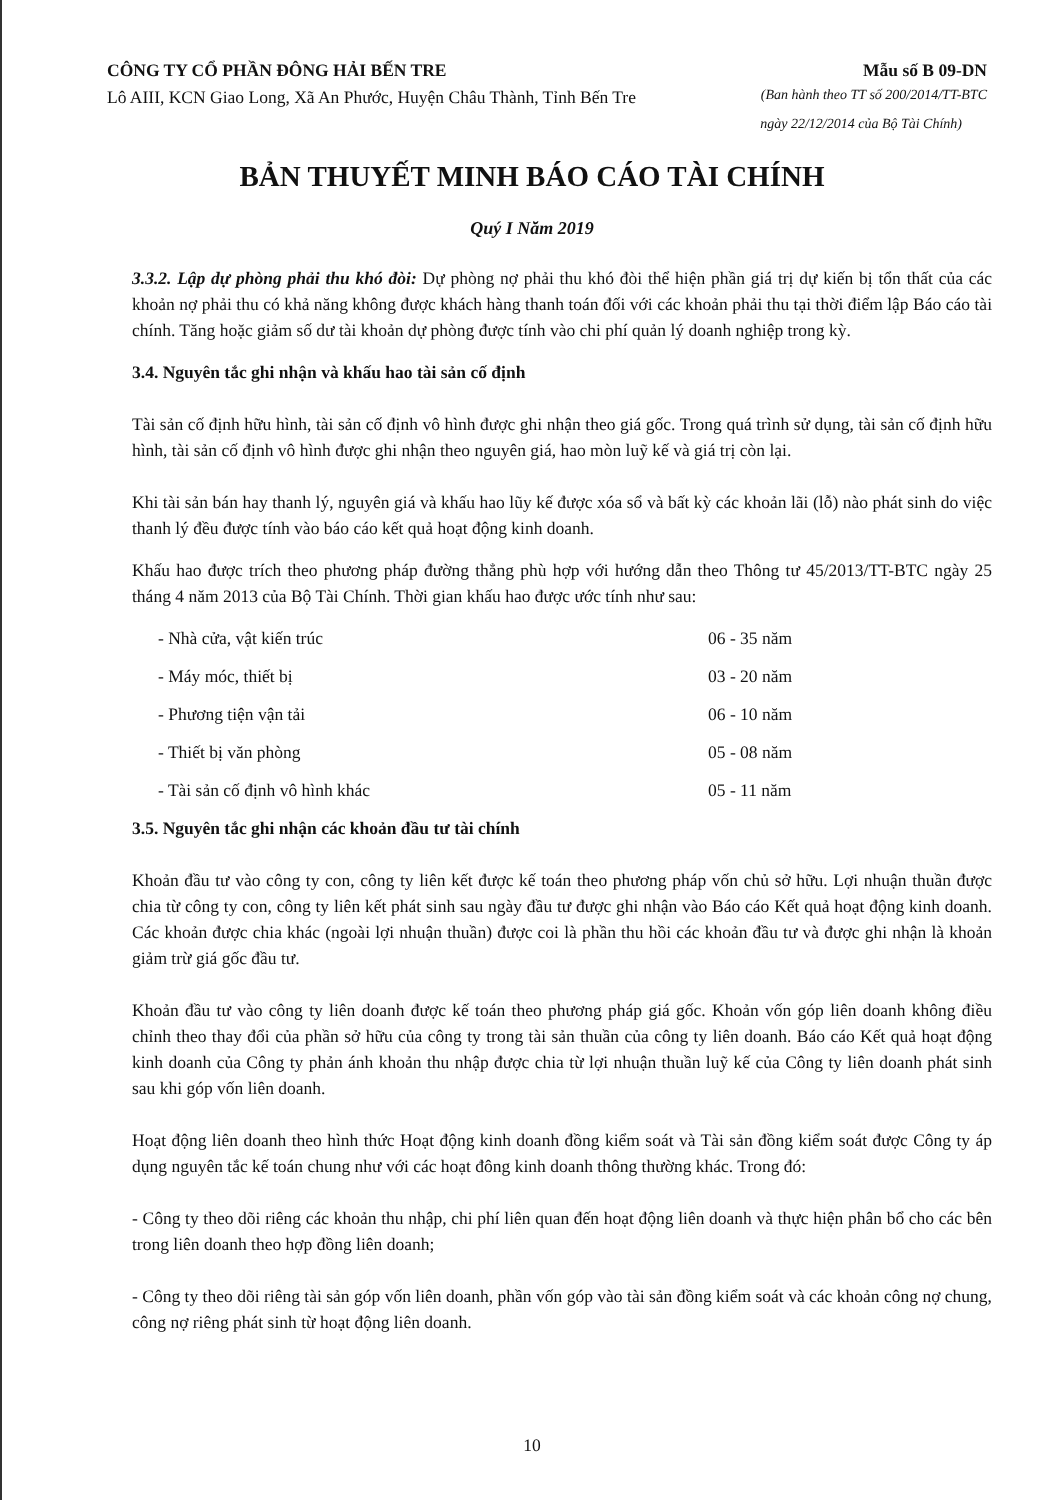CÔNG TY CỔ PHẦN ĐÔNG HẢI BẾN TRE Mẫu số B 09-DN
Lô AIII, KCN Giao Long, Xã An Phước, Huyện Châu Thành, Tỉnh Bến Tre (Ban hành theo TT số 200/2014/TT-BTC
ngày 22/12/2014 của Bộ Tài Chính)
BẢN THUYẾT MINH BÁO CÁO TÀI CHÍNH
Quý I Năm 2019
3.3.2. Lập dự phòng phải thu khó đòi: Dự phòng nợ phải thu khó đòi thể hiện phần giá trị dự kiến bị tổn thất của các khoản nợ phải thu có khả năng không được khách hàng thanh toán đối với các khoản phải thu tại thời điểm lập Báo cáo tài chính. Tăng hoặc giảm số dư tài khoản dự phòng được tính vào chi phí quản lý doanh nghiệp trong kỳ.
3.4. Nguyên tắc ghi nhận và khấu hao tài sản cố định
Tài sản cố định hữu hình, tài sản cố định vô hình được ghi nhận theo giá gốc. Trong quá trình sử dụng, tài sản cố định hữu hình, tài sản cố định vô hình được ghi nhận theo nguyên giá, hao mòn luỹ kế và giá trị còn lại.
Khi tài sản bán hay thanh lý, nguyên giá và khấu hao lũy kế được xóa sổ và bất kỳ các khoản lãi (lỗ) nào phát sinh do việc thanh lý đều được tính vào báo cáo kết quả hoạt động kinh doanh.
Khấu hao được trích theo phương pháp đường thẳng phù hợp với hướng dẫn theo Thông tư 45/2013/TT-BTC ngày 25 tháng 4 năm 2013 của Bộ Tài Chính. Thời gian khấu hao được ước tính như sau:
| - Nhà cửa, vật kiến trúc | 06 - 35 năm |
| - Máy móc, thiết bị | 03 - 20 năm |
| - Phương tiện vận tải | 06 - 10 năm |
| - Thiết bị văn phòng | 05 - 08 năm |
| - Tài sản cố định vô hình khác | 05 - 11 năm |
3.5. Nguyên tắc ghi nhận các khoản đầu tư tài chính
Khoản đầu tư vào công ty con, công ty liên kết được kế toán theo phương pháp vốn chủ sở hữu. Lợi nhuận thuần được chia từ công ty con, công ty liên kết phát sinh sau ngày đầu tư được ghi nhận vào Báo cáo Kết quả hoạt động kinh doanh. Các khoản được chia khác (ngoài lợi nhuận thuần) được coi là phần thu hồi các khoản đầu tư và được ghi nhận là khoản giảm trừ giá gốc đầu tư.
Khoản đầu tư vào công ty liên doanh được kế toán theo phương pháp giá gốc. Khoản vốn góp liên doanh không điều chỉnh theo thay đổi của phần sở hữu của công ty trong tài sản thuần của công ty liên doanh. Báo cáo Kết quả hoạt động kinh doanh của Công ty phản ánh khoản thu nhập được chia từ lợi nhuận thuần luỹ kế của Công ty liên doanh phát sinh sau khi góp vốn liên doanh.
Hoạt động liên doanh theo hình thức Hoạt động kinh doanh đồng kiểm soát và Tài sản đồng kiểm soát được Công ty áp dụng nguyên tắc kế toán chung như với các hoạt đông kinh doanh thông thường khác. Trong đó:
- Công ty theo dõi riêng các khoản thu nhập, chi phí liên quan đến hoạt động liên doanh và thực hiện phân bổ cho các bên trong liên doanh theo hợp đồng liên doanh;
- Công ty theo dõi riêng tài sản góp vốn liên doanh, phần vốn góp vào tài sản đồng kiểm soát và các khoản công nợ chung, công nợ riêng phát sinh từ hoạt động liên doanh.
10